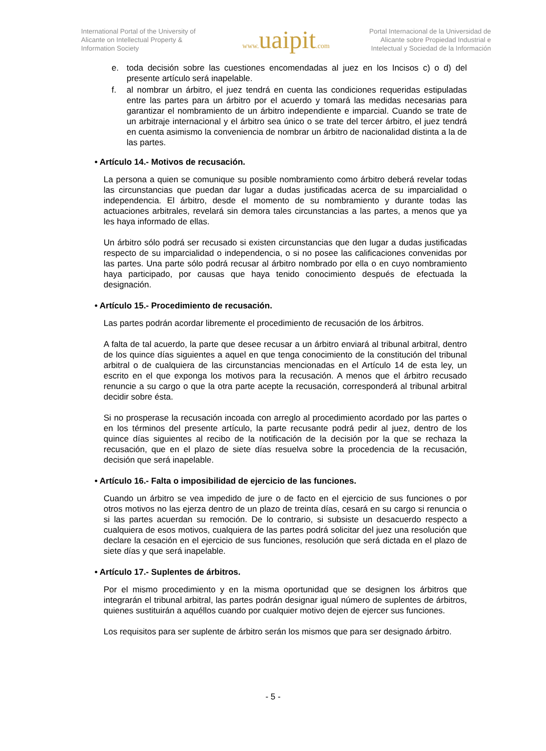International Portal of the University of Alicante on Intellectual Property & Information Society
www. uaipit.com
Portal Internacional de la Universidad de Alicante sobre Propiedad Industrial e Intelectual y Sociedad de la Información
e. toda decisión sobre las cuestiones encomendadas al juez en los Incisos c) o d) del presente artículo será inapelable.
f. al nombrar un árbitro, el juez tendrá en cuenta las condiciones requeridas estipuladas entre las partes para un árbitro por el acuerdo y tomará las medidas necesarias para garantizar el nombramiento de un árbitro independiente e imparcial. Cuando se trate de un arbitraje internacional y el árbitro sea único o se trate del tercer árbitro, el juez tendrá en cuenta asimismo la conveniencia de nombrar un árbitro de nacionalidad distinta a la de las partes.
• Artículo 14.- Motivos de recusación.
La persona a quien se comunique su posible nombramiento como árbitro deberá revelar todas las circunstancias que puedan dar lugar a dudas justificadas acerca de su imparcialidad o independencia. El árbitro, desde el momento de su nombramiento y durante todas las actuaciones arbitrales, revelará sin demora tales circunstancias a las partes, a menos que ya les haya informado de ellas.
Un árbitro sólo podrá ser recusado si existen circunstancias que den lugar a dudas justificadas respecto de su imparcialidad o independencia, o si no posee las calificaciones convenidas por las partes. Una parte sólo podrá recusar al árbitro nombrado por ella o en cuyo nombramiento haya participado, por causas que haya tenido conocimiento después de efectuada la designación.
• Artículo 15.- Procedimiento de recusación.
Las partes podrán acordar libremente el procedimiento de recusación de los árbitros.
A falta de tal acuerdo, la parte que desee recusar a un árbitro enviará al tribunal arbitral, dentro de los quince días siguientes a aquel en que tenga conocimiento de la constitución del tribunal arbitral o de cualquiera de las circunstancias mencionadas en el Artículo 14 de esta ley, un escrito en el que exponga los motivos para la recusación. A menos que el árbitro recusado renuncie a su cargo o que la otra parte acepte la recusación, corresponderá al tribunal arbitral decidir sobre ésta.
Si no prosperase la recusación incoada con arreglo al procedimiento acordado por las partes o en los términos del presente artículo, la parte recusante podrá pedir al juez, dentro de los quince días siguientes al recibo de la notificación de la decisión por la que se rechaza la recusación, que en el plazo de siete días resuelva sobre la procedencia de la recusación, decisión que será inapelable.
• Artículo 16.- Falta o imposibilidad de ejercicio de las funciones.
Cuando un árbitro se vea impedido de jure o de facto en el ejercicio de sus funciones o por otros motivos no las ejerza dentro de un plazo de treinta días, cesará en su cargo si renuncia o si las partes acuerdan su remoción. De lo contrario, si subsiste un desacuerdo respecto a cualquiera de esos motivos, cualquiera de las partes podrá solicitar del juez una resolución que declare la cesación en el ejercicio de sus funciones, resolución que será dictada en el plazo de siete días y que será inapelable.
• Artículo 17.- Suplentes de árbitros.
Por el mismo procedimiento y en la misma oportunidad que se designen los árbitros que integrarán el tribunal arbitral, las partes podrán designar igual número de suplentes de árbitros, quienes sustituirán a aquéllos cuando por cualquier motivo dejen de ejercer sus funciones.
Los requisitos para ser suplente de árbitro serán los mismos que para ser designado árbitro.
- 5 -